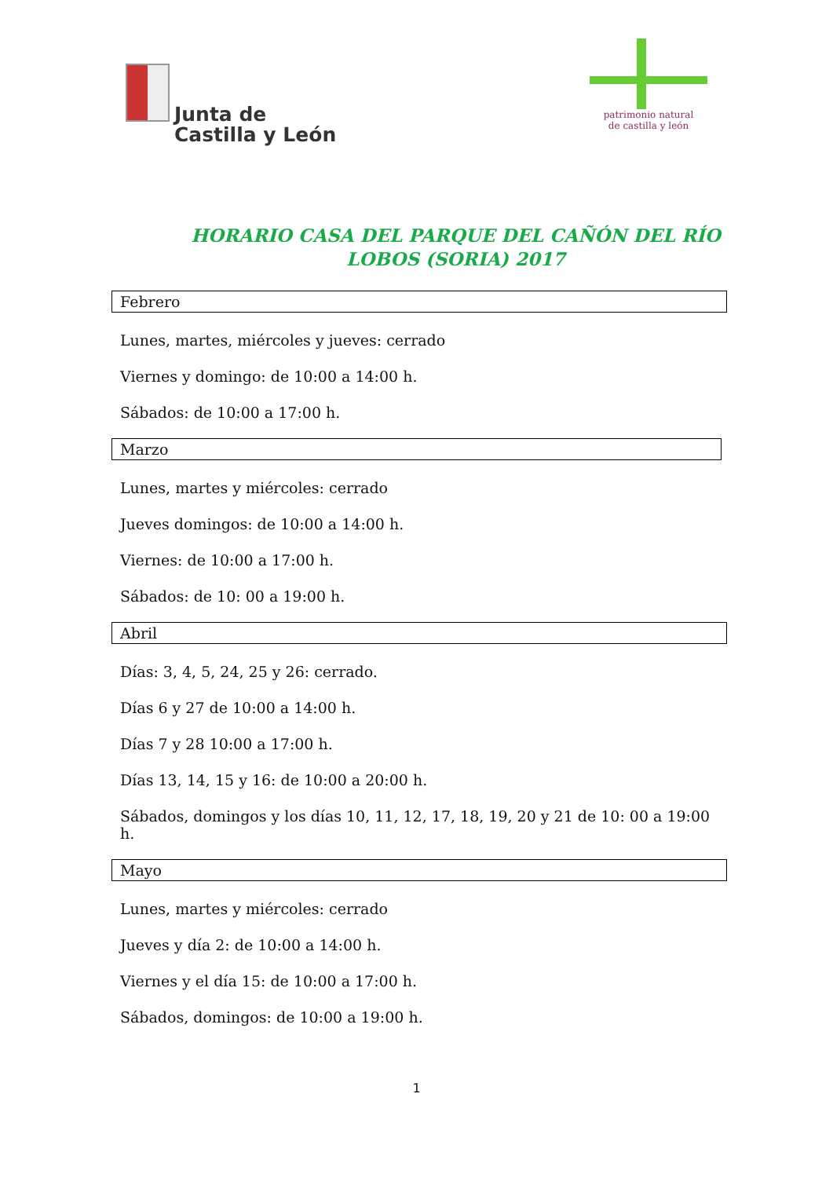Junta de
Castilla y León
patrimonio natural
de castilla y león
HORARIO CASA DEL PARQUE DEL CAÑÓN DEL RÍO LOBOS (SORIA) 2017
Febrero
Lunes, martes, miércoles y jueves: cerrado
Viernes y domingo: de 10:00 a 14:00 h.
Sábados: de 10:00 a 17:00 h.
Marzo
Lunes, martes y miércoles: cerrado
Jueves domingos: de 10:00 a 14:00 h.
Viernes: de 10:00 a 17:00 h.
Sábados: de 10: 00 a 19:00 h.
Abril
Días: 3, 4, 5, 24, 25 y 26: cerrado.
Días 6 y 27 de 10:00 a 14:00 h.
Días 7 y 28 10:00 a 17:00 h.
Días 13, 14, 15 y 16: de 10:00 a 20:00 h.
Sábados, domingos y los días 10, 11, 12, 17, 18, 19, 20 y 21 de 10: 00 a 19:00 h.
Mayo
Lunes, martes y miércoles: cerrado
Jueves y día 2: de 10:00 a 14:00 h.
Viernes y el día 15: de 10:00 a 17:00 h.
Sábados, domingos: de 10:00 a 19:00 h.
1